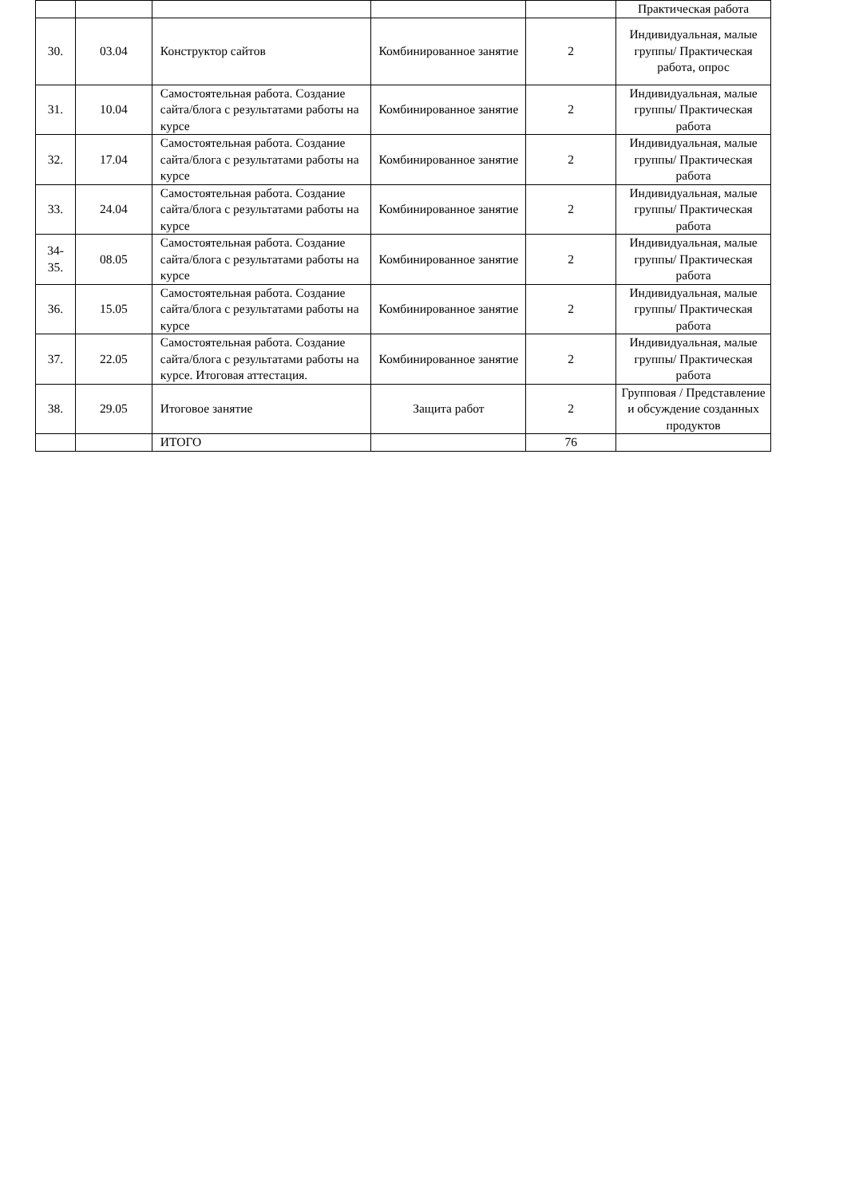| | | | | | Практическая работа |
| 30. | 03.04 | Конструктор сайтов | Комбинированное занятие | 2 | Индивидуальная, малые группы/ Практическая работа, опрос |
| 31. | 10.04 | Самостоятельная работа. Создание сайта/блога с результатами работы на курсе | Комбинированное занятие | 2 | Индивидуальная, малые группы/ Практическая работа |
| 32. | 17.04 | Самостоятельная работа. Создание сайта/блога с результатами работы на курсе | Комбинированное занятие | 2 | Индивидуальная, малые группы/ Практическая работа |
| 33. | 24.04 | Самостоятельная работа. Создание сайта/блога с результатами работы на курсе | Комбинированное занятие | 2 | Индивидуальная, малые группы/ Практическая работа |
| 34- 35. | 08.05 | Самостоятельная работа. Создание сайта/блога с результатами работы на курсе | Комбинированное занятие | 2 | Индивидуальная, малые группы/ Практическая работа |
| 36. | 15.05 | Самостоятельная работа. Создание сайта/блога с результатами работы на курсе | Комбинированное занятие | 2 | Индивидуальная, малые группы/ Практическая работа |
| 37. | 22.05 | Самостоятельная работа. Создание сайта/блога с результатами работы на курсе. Итоговая аттестация. | Комбинированное занятие | 2 | Индивидуальная, малые группы/ Практическая работа |
| 38. | 29.05 | Итоговое занятие | Защита работ | 2 | Групповая / Представление и обсуждение созданных продуктов |
| | | ИТОГО | | 76 | |